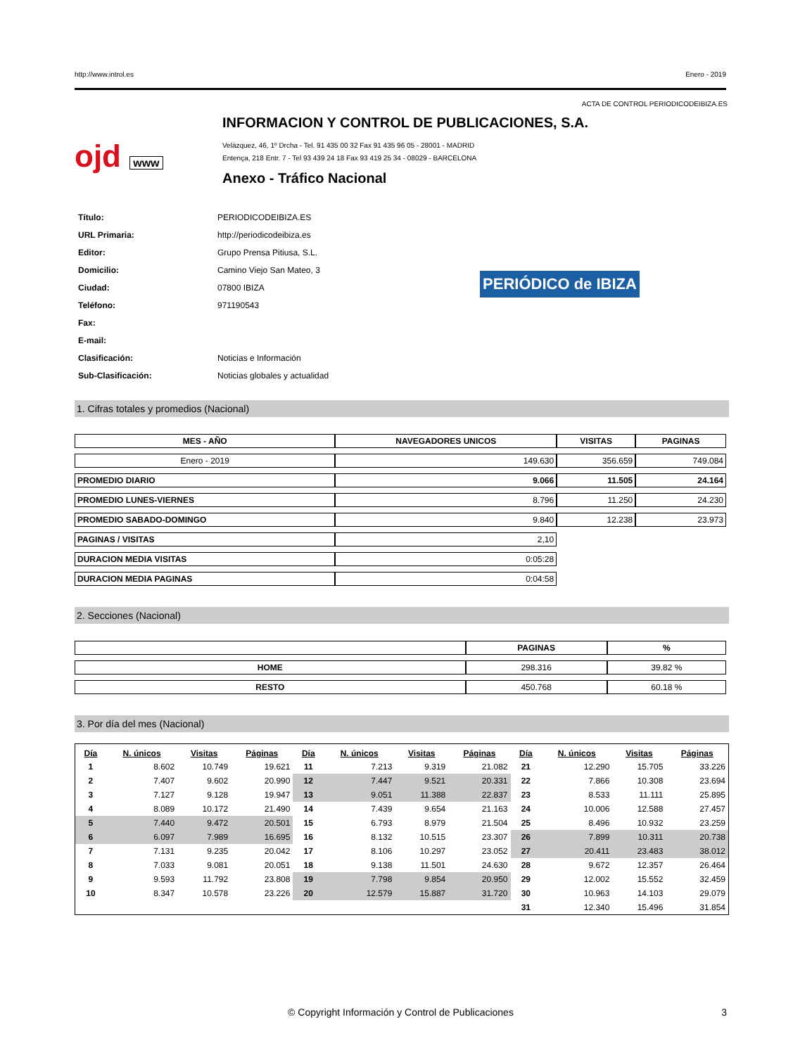http://www.introl.es Enero - 2019
ACTA DE CONTROL PERIODICODEIBIZA.ES
ojd www
INFORMACION Y CONTROL DE PUBLICACIONES, S.A.
Velázquez, 46, 1º Drcha - Tel. 91 435 00 32 Fax 91 435 96 05 - 28001 - MADRID
Entença, 218 Entr. 7 - Tel 93 439 24 18 Fax 93 419 25 34 - 08029 - BARCELONA
Anexo - Tráfico Nacional
| Título: | PERIODICODEIBIZA.ES |
| URL Primaria: | http://periodicodeibiza.es |
| Editor: | Grupo Prensa Pitiusa, S.L. |
| Domicilio: | Camino Viejo San Mateo, 3 |
| Ciudad: | 07800 IBIZA |
| Teléfono: | 971190543 |
| Fax: | |
| E-mail: | |
| Clasificación: | Noticias e Información |
| Sub-Clasificación: | Noticias globales y actualidad |
PERIÓDICO de IBIZA
1. Cifras totales y promedios (Nacional)
| MES - AÑO | NAVEGADORES UNICOS | VISITAS | PAGINAS |
| --- | --- | --- | --- |
| Enero - 2019 | 149.630 | 356.659 | 749.084 |
| PROMEDIO DIARIO | 9.066 | 11.505 | 24.164 |
| PROMEDIO LUNES-VIERNES | 8.796 | 11.250 | 24.230 |
| PROMEDIO SABADO-DOMINGO | 9.840 | 12.238 | 23.973 |
| PAGINAS / VISITAS | 2,10 | | |
| DURACION MEDIA VISITAS | 0:05:28 | | |
| DURACION MEDIA PAGINAS | 0:04:58 | | |
2. Secciones (Nacional)
| | PAGINAS | % |
| --- | --- | --- |
| HOME | 298.316 | 39.82 % |
| RESTO | 450.768 | 60.18 % |
3. Por día del mes (Nacional)
| Día | N. únicos | Visitas | Páginas | Día | N. únicos | Visitas | Páginas | Día | N. únicos | Visitas | Páginas |
| --- | --- | --- | --- | --- | --- | --- | --- | --- | --- | --- | --- |
| 1 | 8.602 | 10.749 | 19.621 | 11 | 7.213 | 9.319 | 21.082 | 21 | 12.290 | 15.705 | 33.226 |
| 2 | 7.407 | 9.602 | 20.990 | 12 | 7.447 | 9.521 | 20.331 | 22 | 7.866 | 10.308 | 23.694 |
| 3 | 7.127 | 9.128 | 19.947 | 13 | 9.051 | 11.388 | 22.837 | 23 | 8.533 | 11.111 | 25.895 |
| 4 | 8.089 | 10.172 | 21.490 | 14 | 7.439 | 9.654 | 21.163 | 24 | 10.006 | 12.588 | 27.457 |
| 5 | 7.440 | 9.472 | 20.501 | 15 | 6.793 | 8.979 | 21.504 | 25 | 8.496 | 10.932 | 23.259 |
| 6 | 6.097 | 7.989 | 16.695 | 16 | 8.132 | 10.515 | 23.307 | 26 | 7.899 | 10.311 | 20.738 |
| 7 | 7.131 | 9.235 | 20.042 | 17 | 8.106 | 10.297 | 23.052 | 27 | 20.411 | 23.483 | 38.012 |
| 8 | 7.033 | 9.081 | 20.051 | 18 | 9.138 | 11.501 | 24.630 | 28 | 9.672 | 12.357 | 26.464 |
| 9 | 9.593 | 11.792 | 23.808 | 19 | 7.798 | 9.854 | 20.950 | 29 | 12.002 | 15.552 | 32.459 |
| 10 | 8.347 | 10.578 | 23.226 | 20 | 12.579 | 15.887 | 31.720 | 30 | 10.963 | 14.103 | 29.079 |
| | | | | | | | | 31 | 12.340 | 15.496 | 31.854 |
© Copyright Información y Control de Publicaciones 3